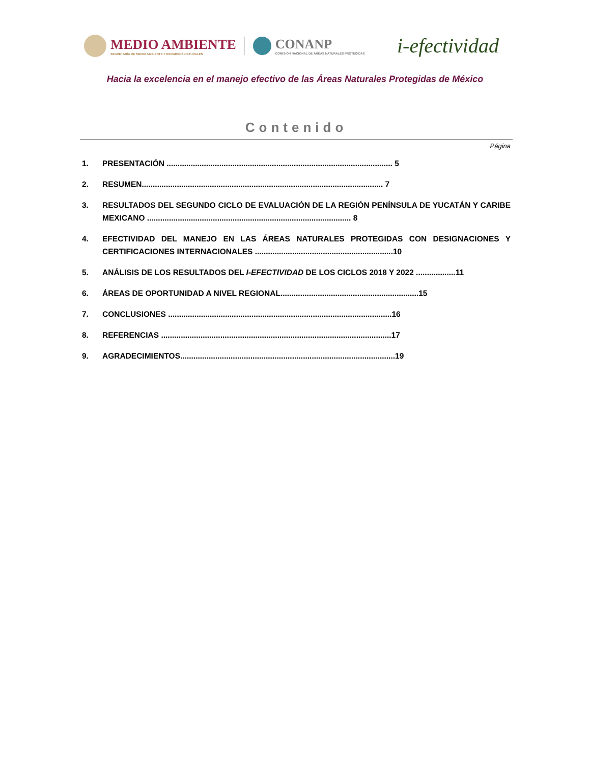MEDIO AMBIENTE
SECRETARÍA DE MEDIO AMBIENTE Y RECURSOS NATURALES
CONANP
COMISIÓN NACIONAL DE ÁREAS NATURALES PROTEGIDAS
i-efectividad
Hacia la excelencia en el manejo efectivo de las Áreas Naturales Protegidas de México
Contenido
Página
1. PRESENTACIÓN ....................................................................................................... 5
2. RESUMEN.............................................................................................................. 7
3. RESULTADOS DEL SEGUNDO CICLO DE EVALUACIÓN DE LA REGIÓN PENÍNSULA DE YUCATÁN Y CARIBE MEXICANO ............................................................................................. 8
4. EFECTIVIDAD DEL MANEJO EN LAS ÁREAS NATURALES PROTEGIDAS CON DESIGNACIONES Y CERTIFICACIONES INTERNACIONALES ...............................................................10
5. ANÁLISIS DE LOS RESULTADOS DEL I-EFECTIVIDAD DE LOS CICLOS 2018 Y 2022 ..................11
6. ÁREAS DE OPORTUNIDAD A NIVEL REGIONAL...............................................................15
7. CONCLUSIONES ......................................................................................................16
8. REFERENCIAS .........................................................................................................17
9. AGRADECIMIENTOS..................................................................................................19